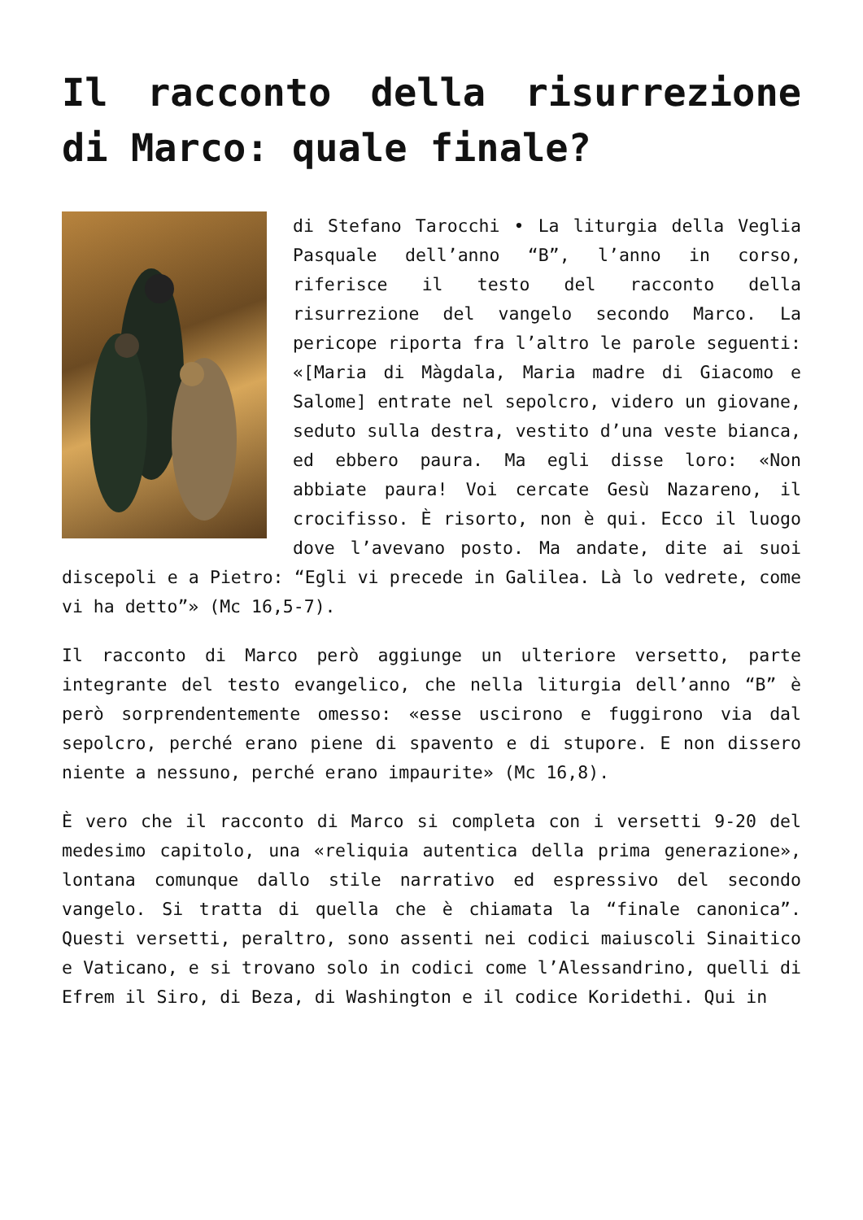Il racconto della risurrezione di Marco: quale finale?
di Stefano Tarocchi • La liturgia della Veglia Pasquale dell’anno “B”, l’anno in corso, riferisce il testo del racconto della risurrezione del vangelo secondo Marco. La pericope riporta fra l’altro le parole seguenti: «[Maria di Màgdala, Maria madre di Giacomo e Salome] entrate nel sepolcro, videro un giovane, seduto sulla destra, vestito d’una veste bianca, ed ebbero paura. Ma egli disse loro: «Non abbiate paura! Voi cercate Gesù Nazareno, il crocifisso. È risorto, non è qui. Ecco il luogo dove l’avevano posto. Ma andate, dite ai suoi discepoli e a Pietro: “Egli vi precede in Galilea. Là lo vedrete, come vi ha detto”» (Mc 16,5-7).
Il racconto di Marco però aggiunge un ulteriore versetto, parte integrante del testo evangelico, che nella liturgia dell’anno “B” è però sorprendentemente omesso: «esse uscirono e fuggirono via dal sepolcro, perché erano piene di spavento e di stupore. E non dissero niente a nessuno, perché erano impaurite» (Mc 16,8).
È vero che il racconto di Marco si completa con i versetti 9-20 del medesimo capitolo, una «reliquia autentica della prima generazione», lontana comunque dallo stile narrativo ed espressivo del secondo vangelo. Si tratta di quella che è chiamata la “finale canonica”. Questi versetti, peraltro, sono assenti nei codici maiuscoli Sinaitico e Vaticano, e si trovano solo in codici come l’Alessandrino, quelli di Efrem il Siro, di Beza, di Washington e il codice Koridethi. Qui in